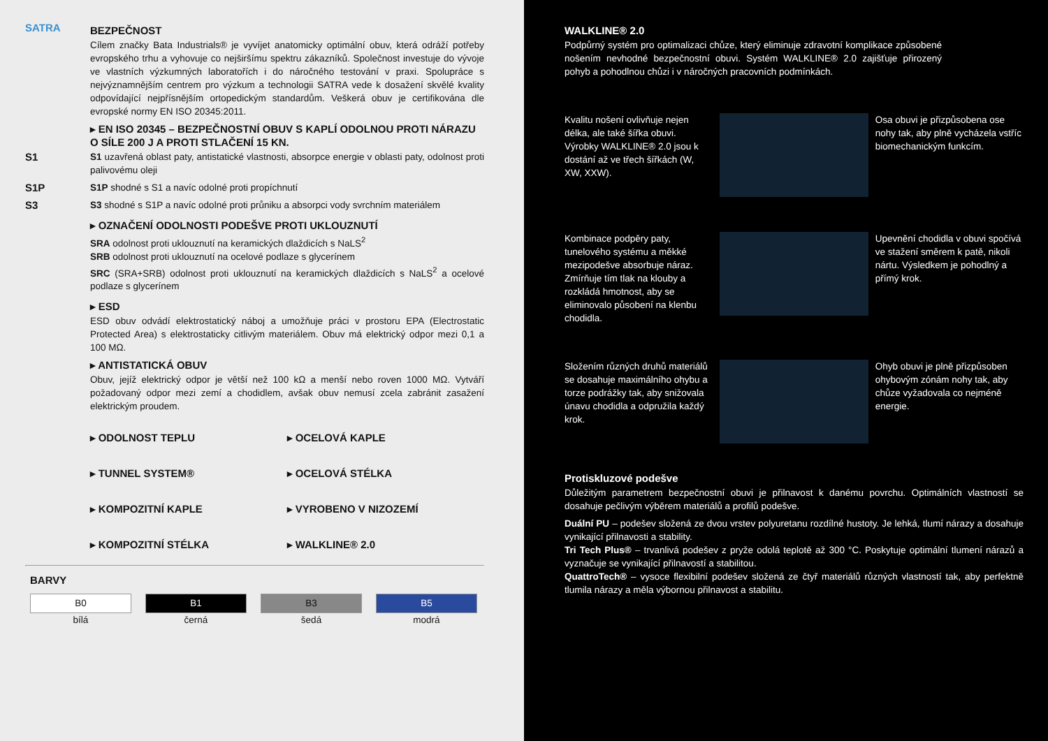SATRA
BEZPEČNOST
Cílem značky Bata Industrials® je vyvíjet anatomicky optimální obuv, která odráží potřeby evropského trhu a vyhovuje co nejširšímu spektru zákazníků. Společnost investuje do vývoje ve vlastních výzkumných laboratořích i do náročného testování v praxi. Spolupráce s nejvýznamnějším centrem pro výzkum a technologii SATRA vede k dosažení skvělé kvality odpovídající nejpřísnějším ortopedickým standardům. Veškerá obuv je certifikována dle evropské normy EN ISO 20345:2011.
▸ EN ISO 20345 – BEZPEČNOSTNÍ OBUV S KAPLÍ ODOLNOU PROTI NÁRAZU O SÍLE 200 J A PROTI STLAČENÍ 15 KN.
S1 S1 uzavřená oblast paty, antistatické vlastnosti, absorpce energie v oblasti paty, odolnost proti palivovému oleji
S1P S1P shodné s S1 a navíc odolné proti propíchnutí
S3 S3 shodné s S1P a navíc odolné proti průniku a absorpci vody svrchním materiálem
▸ OZNAČENÍ ODOLNOSTI PODEŠVE PROTI UKLOUZNUTÍ
SRA odolnost proti uklouznutí na keramických dlaždicích s NaLS<sup>2</sup>
SRB odolnost proti uklouznutí na ocelové podlaze s glycerínem
SRC (SRA+SRB) odolnost proti uklouznutí na keramických dlaždicích s NaLS<sup>2</sup> a ocelové podlaze s glycerínem
▸ ESD
ESD obuv odvádí elektrostatický náboj a umožňuje práci v prostoru EPA (Electrostatic Protected Area) s elektrostaticky citlivým materiálem. Obuv má elektrický odpor mezi 0,1 a 100 MΩ.
▸ ANTISTATICKÁ OBUV
Obuv, jejíž elektrický odpor je větší než 100 kΩ a menší nebo roven 1000 MΩ. Vytváří požadovaný odpor mezi zemí a chodidlem, avšak obuv nemusí zcela zabránit zasažení elektrickým proudem.
▸ ODOLNOST TEPLU
▸ OCELOVÁ KAPLE
▸ TUNNEL SYSTEM®
▸ OCELOVÁ STÉLKA
▸ KOMPOZITNÍ KAPLE
▸ VYROBENO V NIZOZEMÍ
▸ KOMPOZITNÍ STÉLKA
▸ WALKLINE® 2.0
BARVY
B0
bílá
B1
černá
B3
šedá
B5
modrá
WALKLINE® 2.0
Podpůrný systém pro optimalizaci chůze, který eliminuje zdravotní komplikace způsobené nošením nevhodné bezpečnostní obuvi. Systém WALKLINE® 2.0 zajišťuje přirozený pohyb a pohodlnou chůzi i v náročných pracovních podmínkách.
Kvalitu nošení ovlivňuje nejen délka, ale také šířka obuvi. Výrobky WALKLINE® 2.0 jsou k dostání až ve třech šířkách (W, XW, XXW).
Osa obuvi je přizpůsobena ose nohy tak, aby plně vycházela vstříc biomechanickým funkcím.
Kombinace podpěry paty, tunelového systému a měkké mezipodešve absorbuje náraz. Zmírňuje tím tlak na klouby a rozkládá hmotnost, aby se eliminovalo působení na klenbu chodidla.
Upevnění chodidla v obuvi spočívá ve stažení směrem k patě, nikoli nártu. Výsledkem je pohodlný a přímý krok.
Složením různých druhů materiálů se dosahuje maximálního ohybu a torze podrážky tak, aby snižovala únavu chodidla a odpružila každý krok.
Ohyb obuvi je plně přizpůsoben ohybovým zónám nohy tak, aby chůze vyžadovala co nejméně energie.
Protiskluzové podešve
Důležitým parametrem bezpečnostní obuvi je přilnavost k danému povrchu. Optimálních vlastností se dosahuje pečlivým výběrem materiálů a profilů podešve.
Duální PU – podešev složená ze dvou vrstev polyuretanu rozdílné hustoty. Je lehká, tlumí nárazy a dosahuje vynikající přilnavosti a stability.
Tri Tech Plus® – trvanlivá podešev z pryže odolá teplotě až 300 °C. Poskytuje optimální tlumení nárazů a vyznačuje se vynikající přilnavostí a stabilitou.
QuattroTech® – vysoce flexibilní podešev složená ze čtyř materiálů různých vlastností tak, aby perfektně tlumila nárazy a měla výbornou přilnavost a stabilitu.